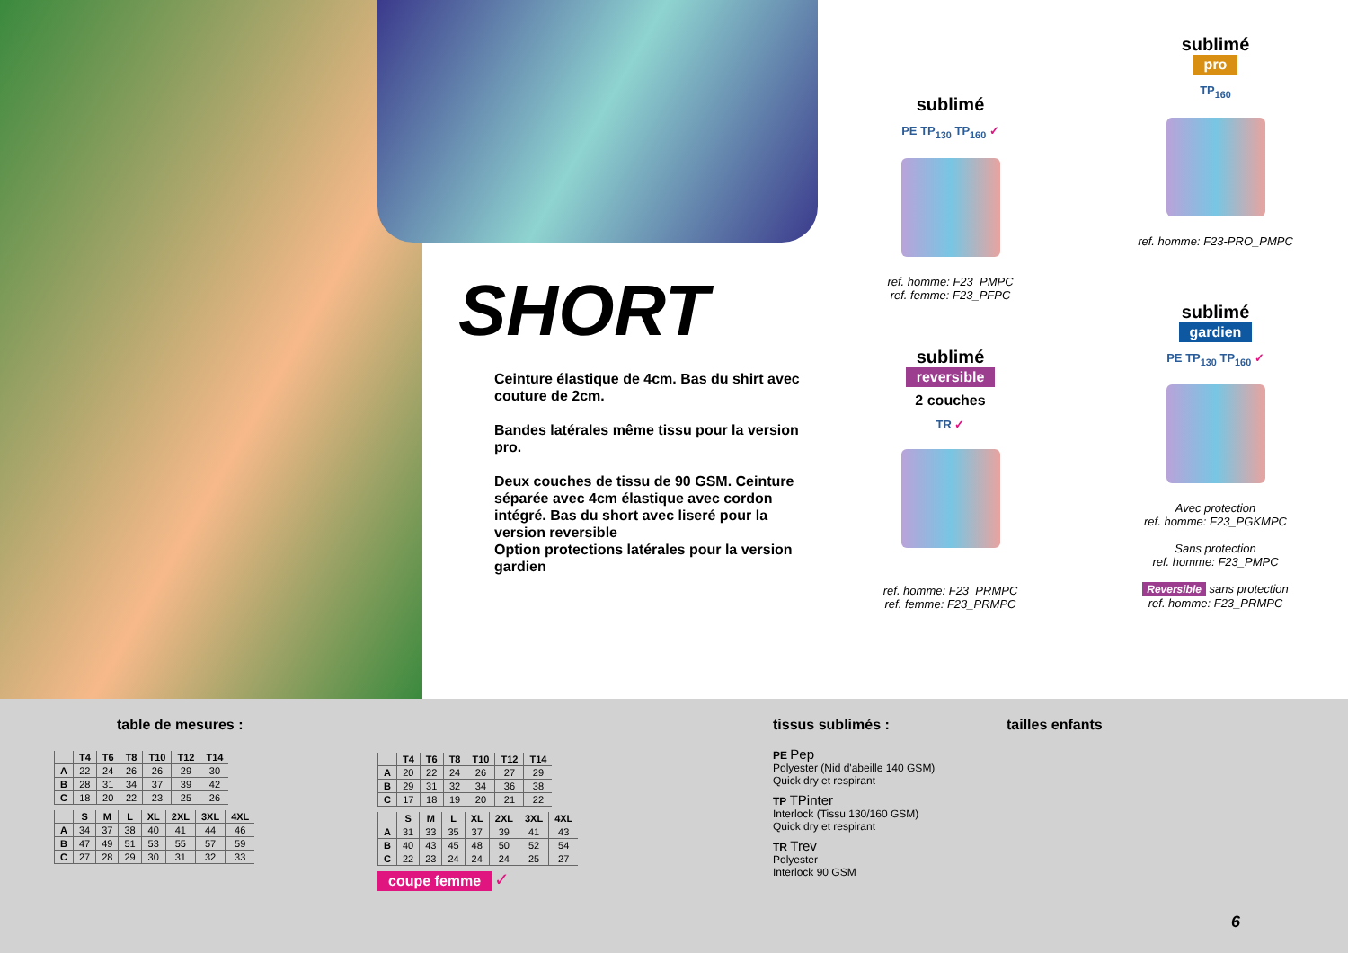SHORT
Ceinture élastique de 4cm. Bas du shirt avec couture de 2cm.
Bandes latérales même tissu pour la version pro.
Deux couches de tissu de 90 GSM. Ceinture séparée avec 4cm élastique avec cordon intégré. Bas du short avec liseré pour la version reversible
Option protections latérales pour la version gardien
sublimé
PE TP<sub>130</sub> TP<sub>160</sub> ✓
ref. homme: F23_PMPC
ref. femme: F23_PFPC
sublimé
reversible
2 couches
TR ✓
ref. homme: F23_PRMPC
ref. femme: F23_PRMPC
sublimé
pro
TP<sub>160</sub>
ref. homme: F23-PRO_PMPC
sublimé
gardien
PE TP<sub>130</sub> TP<sub>160</sub> ✓
Avec protection
ref. homme: F23_PGKMPC
Sans protection
ref. homme: F23_PMPC
Reversible sans protection
ref. homme: F23_PRMPC
table de mesures :
| | T4 | T6 | T8 | T10 | T12 | T14 |
| --- | --- | --- | --- | --- | --- | --- |
| A | 22 | 24 | 26 | 26 | 29 | 30 |
| B | 28 | 31 | 34 | 37 | 39 | 42 |
| C | 18 | 20 | 22 | 23 | 25 | 26 |
| | S | M | L | XL | 2XL | 3XL | 4XL |
| --- | --- | --- | --- | --- | --- | --- | --- |
| A | 34 | 37 | 38 | 40 | 41 | 44 | 46 |
| B | 47 | 49 | 51 | 53 | 55 | 57 | 59 |
| C | 27 | 28 | 29 | 30 | 31 | 32 | 33 |
| | T4 | T6 | T8 | T10 | T12 | T14 |
| --- | --- | --- | --- | --- | --- | --- |
| A | 20 | 22 | 24 | 26 | 27 | 29 |
| B | 29 | 31 | 32 | 34 | 36 | 38 |
| C | 17 | 18 | 19 | 20 | 21 | 22 |
| | S | M | L | XL | 2XL | 3XL | 4XL |
| --- | --- | --- | --- | --- | --- | --- | --- |
| A | 31 | 33 | 35 | 37 | 39 | 41 | 43 |
| B | 40 | 43 | 45 | 48 | 50 | 52 | 54 |
| C | 22 | 23 | 24 | 24 | 24 | 25 | 27 |
coupe femme ✓
tissus sublimés :
PE Pep
Polyester (Nid d'abeille 140 GSM)
Quick dry et respirant
TP TPinter
Interlock (Tissu 130/160 GSM)
Quick dry et respirant
TR Trev
Polyester
Interlock 90 GSM
tailles enfants
6